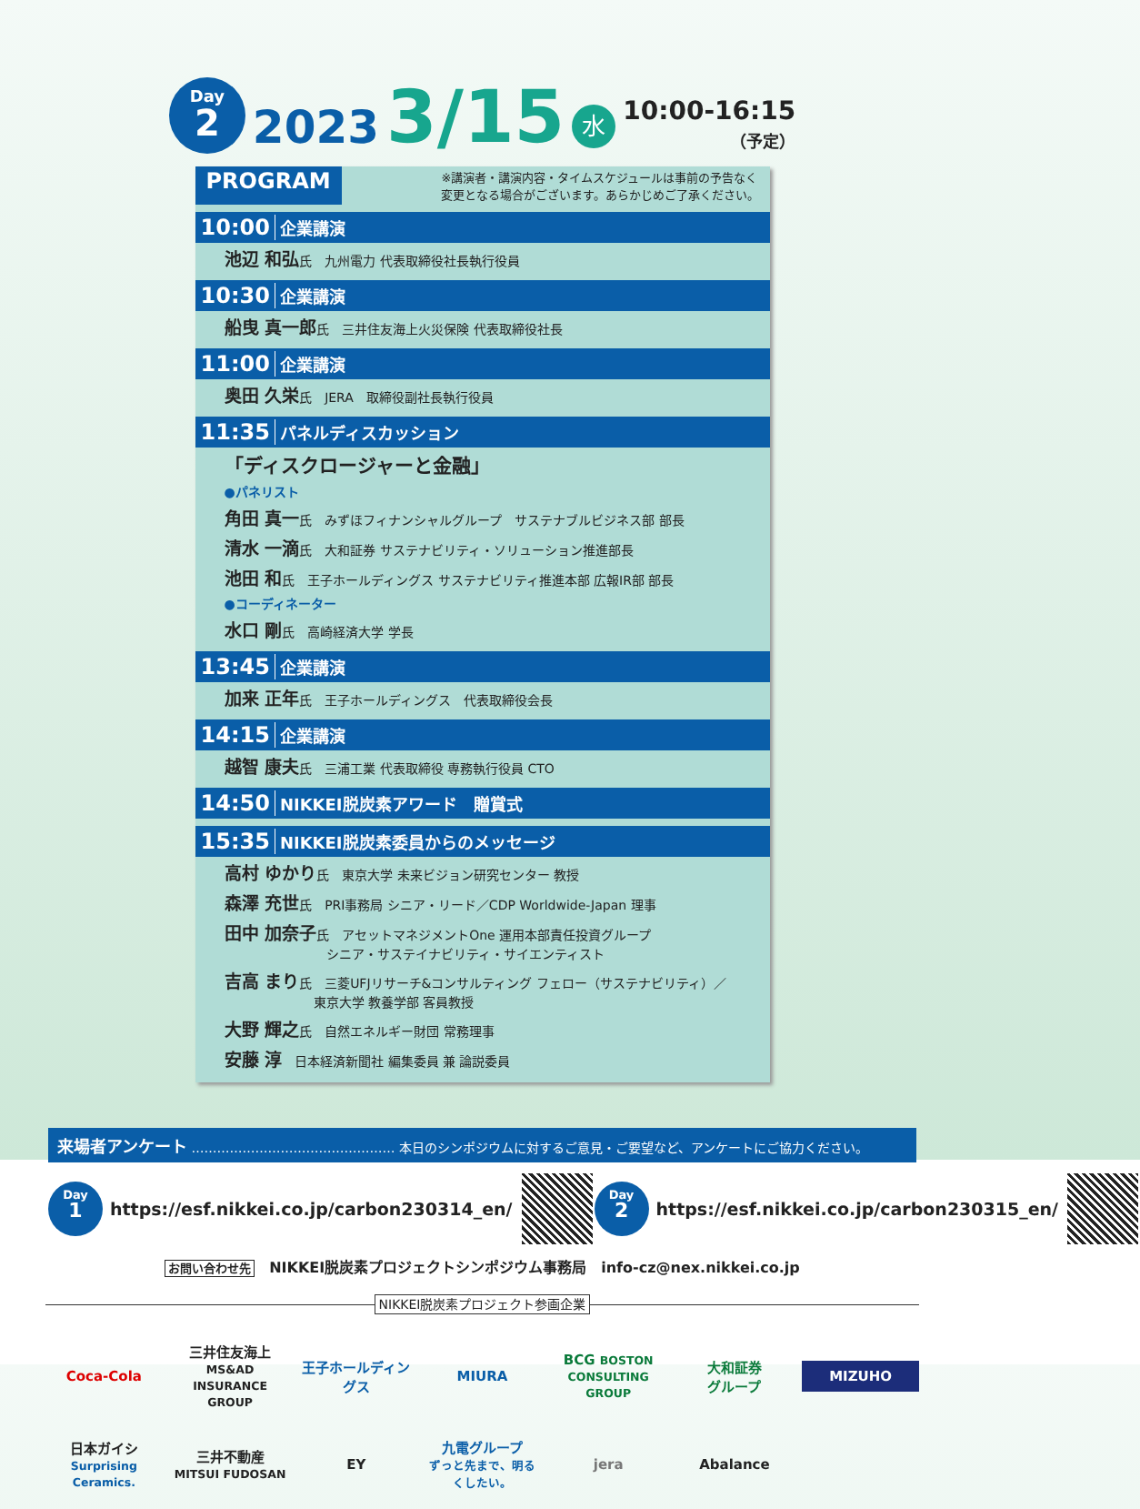Day
2
2023 3/15
水
10:00-16:15
（予定）
PROGRAM ※講演者・講演内容・タイムスケジュールは事前の予告なく
変更となる場合がございます。あらかじめご了承ください。
10:00 企業講演
池辺 和弘氏　九州電力 代表取締役社長執行役員
10:30 企業講演
船曳 真一郎氏　三井住友海上火災保険 代表取締役社長
11:00 企業講演
奥田 久栄氏　JERA　取締役副社長執行役員
11:35 パネルディスカッション
「ディスクロージャーと金融」
●パネリスト
角田 真一氏　みずほフィナンシャルグループ　サステナブルビジネス部 部長
清水 一滴氏　大和証券 サステナビリティ・ソリューション推進部長
池田 和氏　王子ホールディングス サステナビリティ推進本部 広報IR部 部長
●コーディネーター
水口 剛氏　高崎経済大学 学長
13:45 企業講演
加来 正年氏　王子ホールディングス　代表取締役会長
14:15 企業講演
越智 康夫氏　三浦工業 代表取締役 専務執行役員 CTO
14:50 NIKKEI脱炭素アワード　贈賞式
15:35 NIKKEI脱炭素委員からのメッセージ
高村 ゆかり氏　東京大学 未来ビジョン研究センター 教授
森澤 充世氏　PRI事務局 シニア・リード／CDP Worldwide-Japan 理事
田中 加奈子氏　アセットマネジメントOne 運用本部責任投資グループ
　　　　　　　　シニア・サステイナビリティ・サイエンティスト
吉高 まり氏　三菱UFJリサーチ&コンサルティング フェロー（サステナビリティ）／
　　　　　　　東京大学 教養学部 客員教授
大野 輝之氏　自然エネルギー財団 常務理事
安藤 淳　日本経済新聞社 編集委員 兼 論説委員
来場者アンケート ………………………………………… 本日のシンポジウムに対するご意見・ご要望など、アンケートにご協力ください。
Day
1
https://esf.nikkei.co.jp/carbon230314_en/
Day
2
https://esf.nikkei.co.jp/carbon230315_en/
お問い合わせ先　NIKKEI脱炭素プロジェクトシンポジウム事務局　info-cz@nex.nikkei.co.jp
NIKKEI脱炭素プロジェクト参画企業
Coca-Cola 三井住友海上
MS&AD INSURANCE GROUP 王子ホールディングス MIURA BCG BOSTON CONSULTING GROUP 大和証券
グループ MIZUHO 日本ガイシ
Surprising Ceramics. 三井不動産
MITSUI FUDOSAN EY 九電グループ
ずっと先まで、明るくしたい。 jera Abalance